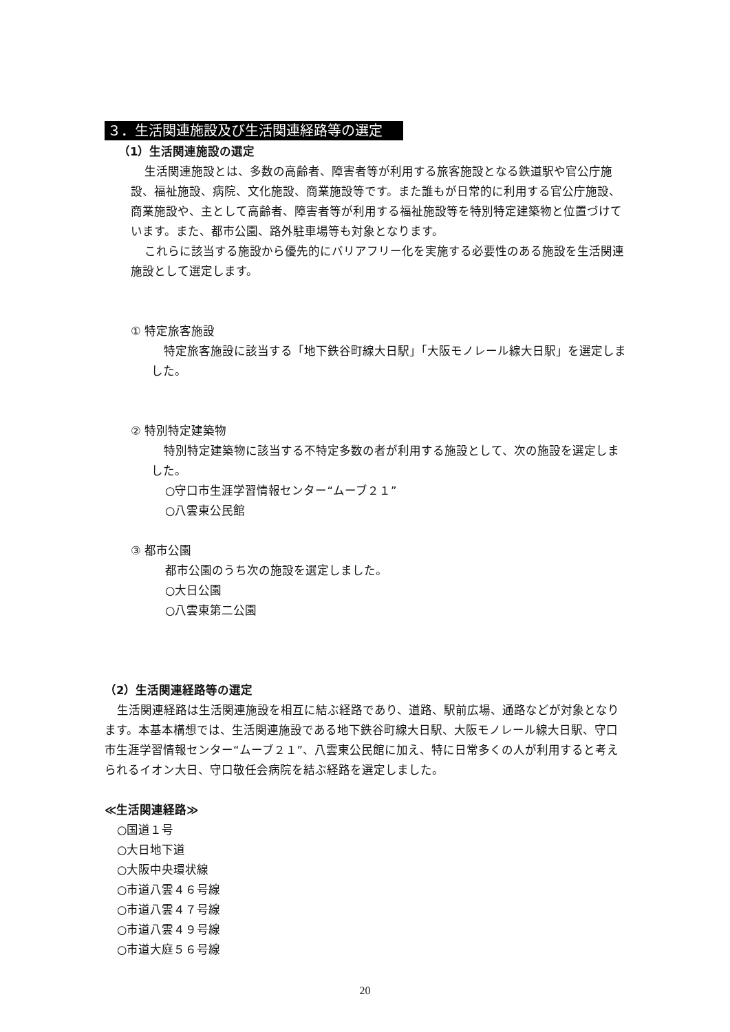３．生活関連施設及び生活関連経路等の選定
（1）生活関連施設の選定
生活関連施設とは、多数の高齢者、障害者等が利用する旅客施設となる鉄道駅や官公庁施設、福祉施設、病院、文化施設、商業施設等です。また誰もが日常的に利用する官公庁施設、商業施設や、主として高齢者、障害者等が利用する福祉施設等を特別特定建築物と位置づけています。また、都市公園、路外駐車場等も対象となります。
これらに該当する施設から優先的にバリアフリー化を実施する必要性のある施設を生活関連施設として選定します。
① 特定旅客施設
特定旅客施設に該当する「地下鉄谷町線大日駅」「大阪モノレール線大日駅」を選定しました。
② 特別特定建築物
特別特定建築物に該当する不特定多数の者が利用する施設として、次の施設を選定しました。
○守口市生涯学習情報センター“ムーブ２１”
○八雲東公民館
③ 都市公園
都市公園のうち次の施設を選定しました。
○大日公園
○八雲東第二公園
（2）生活関連経路等の選定
生活関連経路は生活関連施設を相互に結ぶ経路であり、道路、駅前広場、通路などが対象となります。本基本構想では、生活関連施設である地下鉄谷町線大日駅、大阪モノレール線大日駅、守口市生涯学習情報センター“ムーブ２１”、八雲東公民館に加え、特に日常多くの人が利用すると考えられるイオン大日、守口敬任会病院を結ぶ経路を選定しました。
≪生活関連経路≫
○国道１号
○大日地下道
○大阪中央環状線
○市道八雲４６号線
○市道八雲４７号線
○市道八雲４９号線
○市道大庭５６号線
20